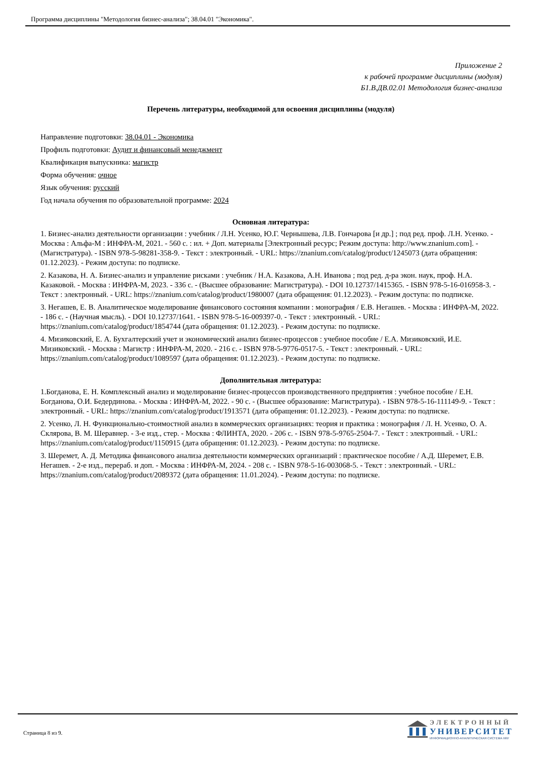Программа дисциплины "Методология бизнес-анализа"; 38.04.01 "Экономика".
Приложение 2
к рабочей программе дисциплины (модуля)
Б1.В.ДВ.02.01 Методология бизнес-анализа
Перечень литературы, необходимой для освоения дисциплины (модуля)
Направление подготовки: 38.04.01 - Экономика
Профиль подготовки: Аудит и финансовый менеджмент
Квалификация выпускника: магистр
Форма обучения: очное
Язык обучения: русский
Год начала обучения по образовательной программе: 2024
Основная литература:
1. Бизнес-анализ деятельности организации : учебник / Л.Н. Усенко, Ю.Г. Чернышева, Л.В. Гончарова [и др.] ; под ред. проф. Л.Н. Усенко. - Москва : Альфа-М : ИНФРА-М, 2021. - 560 с. : ил. + Доп. материалы [Электронный ресурс; Режим доступа: http://www.znanium.com]. - (Магистратура). - ISBN 978-5-98281-358-9. - Текст : электронный. - URL: https://znanium.com/catalog/product/1245073 (дата обращения: 01.12.2023). - Режим доступа: по подписке.
2. Казакова, Н. А. Бизнес-анализ и управление рисками : учебник / Н.А. Казакова, А.Н. Иванова ; под ред. д-ра экон. наук, проф. Н.А. Казаковой. - Москва : ИНФРА-М, 2023. - 336 с. - (Высшее образование: Магистратура). - DOI 10.12737/1415365. - ISBN 978-5-16-016958-3. - Текст : электронный. - URL: https://znanium.com/catalog/product/1980007 (дата обращения: 01.12.2023). - Режим доступа: по подписке.
3. Негашев, Е. В. Аналитическое моделирование финансового состояния компании : монография / Е.В. Негашев. - Москва : ИНФРА-М, 2022. - 186 с. - (Научная мысль). - DOI 10.12737/1641. - ISBN 978-5-16-009397-0. - Текст : электронный. - URL: https://znanium.com/catalog/product/1854744 (дата обращения: 01.12.2023). - Режим доступа: по подписке.
4. Мизиковский, Е. А. Бухгалтерский учет и экономический анализ бизнес-процессов : учебное пособие / Е.А. Мизиковский, И.Е. Мизиковский. - Москва : Магистр : ИНФРА-М, 2020. - 216 с. - ISBN 978-5-9776-0517-5. - Текст : электронный. - URL: https://znanium.com/catalog/product/1089597 (дата обращения: 01.12.2023). - Режим доступа: по подписке.
Дополнительная литература:
1.Богданова, Е. Н. Комплексный анализ и моделирование бизнес-процессов производственного предприятия : учебное пособие / Е.Н. Богданова, О.И. Бедердинова. - Москва : ИНФРА-М, 2022. - 90 с. - (Высшее образование: Магистратура). - ISBN 978-5-16-111149-9. - Текст : электронный. - URL: https://znanium.com/catalog/product/1913571 (дата обращения: 01.12.2023). - Режим доступа: по подписке.
2. Усенко, Л. Н. Функционально-стоимостной анализ в коммерческих организациях: теория и практика : монография / Л. Н. Усенко, О. А. Склярова, В. М. Шеравнер. - 3-е изд., стер. - Москва : ФЛИНТА, 2020. - 206 с. - ISBN 978-5-9765-2504-7. - Текст : электронный. - URL: https://znanium.com/catalog/product/1150915 (дата обращения: 01.12.2023). - Режим доступа: по подписке.
3. Шеремет, А. Д. Методика финансового анализа деятельности коммерческих организаций : практическое пособие / А.Д. Шеремет, Е.В. Негашев. - 2-е изд., перераб. и доп. - Москва : ИНФРА-М, 2024. - 208 с. - ISBN 978-5-16-003068-5. - Текст : электронный. - URL: https://znanium.com/catalog/product/2089372 (дата обращения: 11.01.2024). - Режим доступа: по подписке.
Страница 8 из 9.
ЭЛЕКТРОННЫЙ
УНИВЕРСИТЕТ
ИНФОРМАЦИОННО-АНАЛИТИЧЕСКАЯ СИСТЕМА КФУ